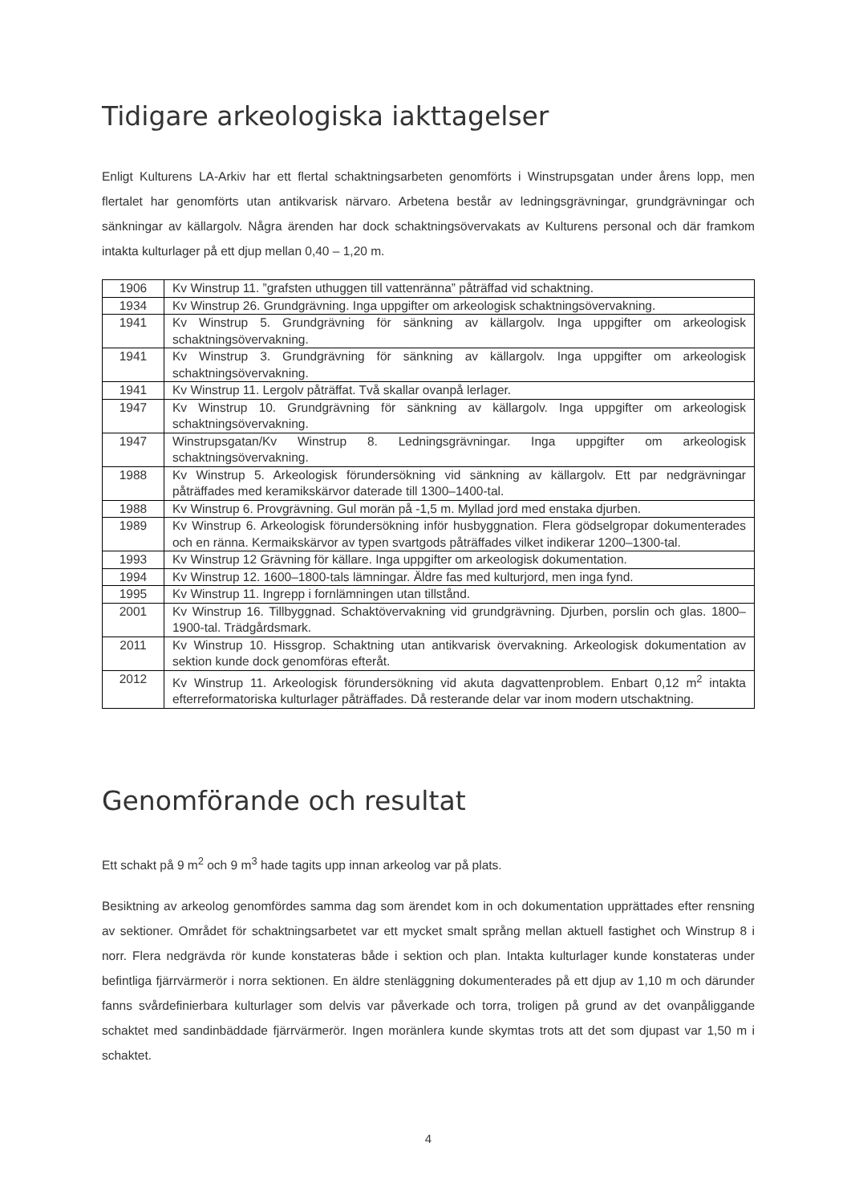Tidigare arkeologiska iakttagelser
Enligt Kulturens LA-Arkiv har ett flertal schaktningsarbeten genomförts i Winstrupsgatan under årens lopp, men flertalet har genomförts utan antikvarisk närvaro. Arbetena består av ledningsgrävningar, grundgrävningar och sänkningar av källargolv. Några ärenden har dock schaktningsövervakats av Kulturens personal och där framkom intakta kulturlager på ett djup mellan 0,40 – 1,20 m.
| 1906 | Kv Winstrup 11. ”grafsten uthuggen till vattenränna” påträffad vid schaktning. |
| 1934 | Kv Winstrup 26. Grundgrävning. Inga uppgifter om arkeologisk schaktningsövervakning. |
| 1941 | Kv Winstrup 5. Grundgrävning för sänkning av källargolv. Inga uppgifter om arkeologisk schaktningsövervakning. |
| 1941 | Kv Winstrup 3. Grundgrävning för sänkning av källargolv. Inga uppgifter om arkeologisk schaktningsövervakning. |
| 1941 | Kv Winstrup 11. Lergolv påträffat. Två skallar ovanpå lerlager. |
| 1947 | Kv Winstrup 10. Grundgrävning för sänkning av källargolv. Inga uppgifter om arkeologisk schaktningsövervakning. |
| 1947 | Winstrupsgatan/Kv Winstrup 8. Ledningsgrävningar. Inga uppgifter om arkeologisk schaktningsövervakning. |
| 1988 | Kv Winstrup 5. Arkeologisk förundersökning vid sänkning av källargolv. Ett par nedgrävningar påträffades med keramikskärvor daterade till 1300–1400-tal. |
| 1988 | Kv Winstrup 6. Provgrävning. Gul morän på -1,5 m. Myllad jord med enstaka djurben. |
| 1989 | Kv Winstrup 6. Arkeologisk förundersökning inför husbyggnation. Flera gödselgropar dokumenterades och en ränna. Kermaikskärvor av typen svartgods påträffades vilket indikerar 1200–1300-tal. |
| 1993 | Kv Winstrup 12 Grävning för källare. Inga uppgifter om arkeologisk dokumentation. |
| 1994 | Kv Winstrup 12. 1600–1800-tals lämningar. Äldre fas med kulturjord, men inga fynd. |
| 1995 | Kv Winstrup 11. Ingrepp i fornlämningen utan tillstånd. |
| 2001 | Kv Winstrup 16. Tillbyggnad. Schaktövervakning vid grundgrävning. Djurben, porslin och glas. 1800–1900-tal. Trädgårdsmark. |
| 2011 | Kv Winstrup 10. Hissgrop. Schaktning utan antikvarisk övervakning. Arkeologisk dokumentation av sektion kunde dock genomföras efteråt. |
| 2012 | Kv Winstrup 11. Arkeologisk förundersökning vid akuta dagvattenproblem. Enbart 0,12 m<sup>2</sup> intakta efterreformatoriska kulturlager påträffades. Då resterande delar var inom modern utschaktning. |
Genomförande och resultat
Ett schakt på 9 m<sup>2</sup> och 9 m<sup>3</sup> hade tagits upp innan arkeolog var på plats.
Besiktning av arkeolog genomfördes samma dag som ärendet kom in och dokumentation upprättades efter rensning av sektioner. Området för schaktningsarbetet var ett mycket smalt språng mellan aktuell fastighet och Winstrup 8 i norr. Flera nedgrävda rör kunde konstateras både i sektion och plan. Intakta kulturlager kunde konstateras under befintliga fjärrvärmerör i norra sektionen. En äldre stenläggning dokumenterades på ett djup av 1,10 m och därunder fanns svårdefinierbara kulturlager som delvis var påverkade och torra, troligen på grund av det ovanpåliggande schaktet med sandinbäddade fjärrvärmerör. Ingen moränlera kunde skymtas trots att det som djupast var 1,50 m i schaktet.
4